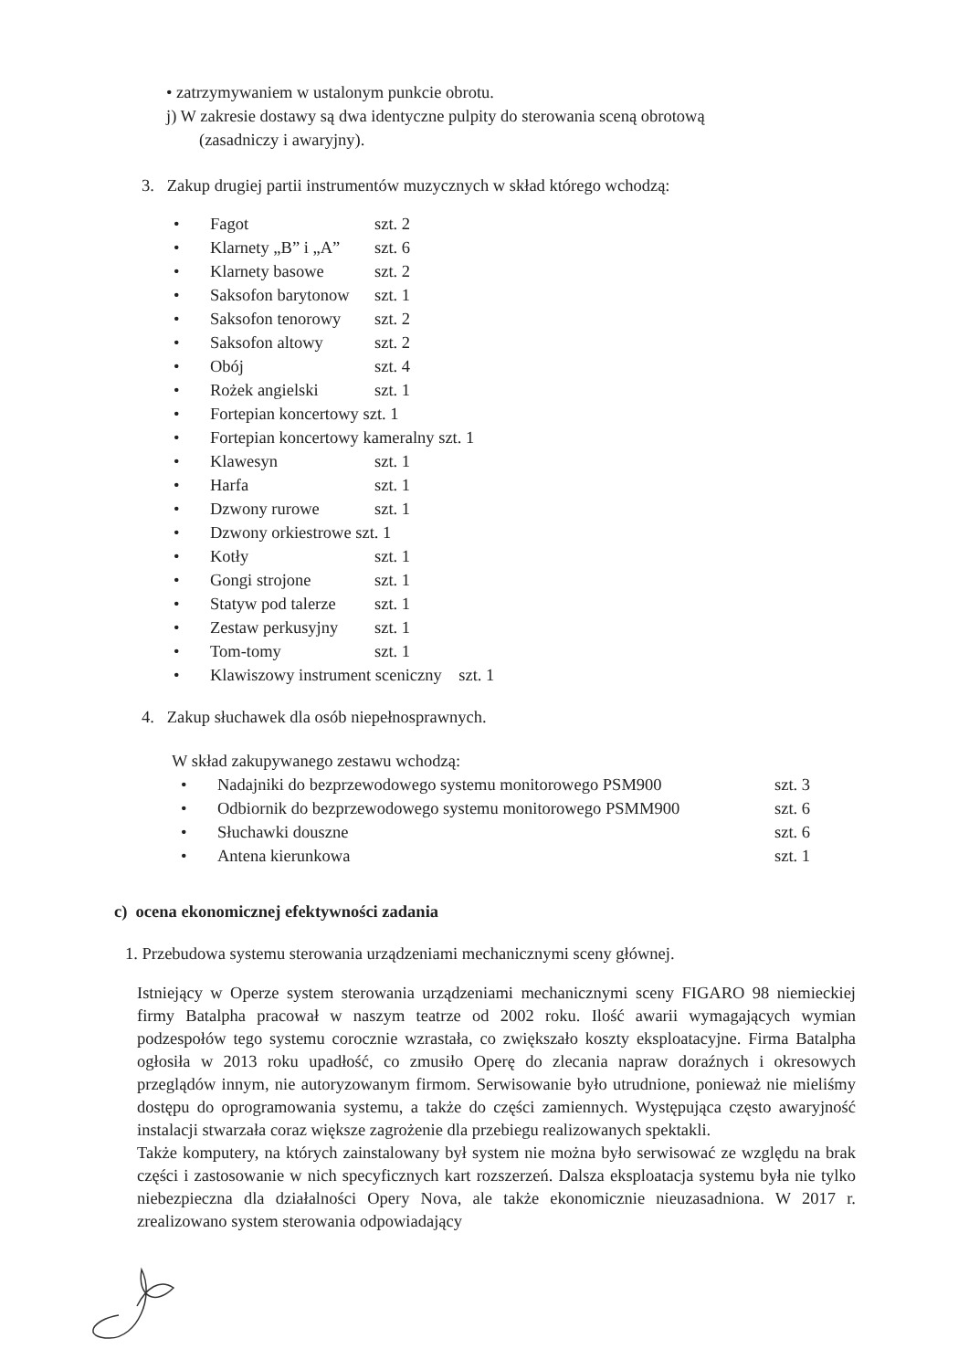• zatrzymywaniem w ustalonym punkcie obrotu.
j) W zakresie dostawy są dwa identyczne pulpity do sterowania sceną obrotową
(zasadniczy i awaryjny).
3. Zakup drugiej partii instrumentów muzycznych w skład którego wchodzą:
• Fagot szt. 2
• Klarnety „B” i „A” szt. 6
• Klarnety basowe szt. 2
• Saksofon barytonow szt. 1
• Saksofon tenorowy szt. 2
• Saksofon altowy szt. 2
• Obój szt. 4
• Rożek angielski szt. 1
• Fortepian koncertowy szt. 1
• Fortepian koncertowy kameralny szt. 1
• Klawesyn szt. 1
• Harfa szt. 1
• Dzwony rurowe szt. 1
• Dzwony orkiestrowe szt. 1
• Kotły szt. 1
• Gongi strojone szt. 1
• Statyw pod talerze szt. 1
• Zestaw perkusyjny szt. 1
• Tom-tomy szt. 1
• Klawiszowy instrument sceniczny szt. 1
4. Zakup słuchawek dla osób niepełnosprawnych.
W skład zakupywanego zestawu wchodzą:
• Nadajniki do bezprzewodowego systemu monitorowego PSM900 szt. 3
• Odbiornik do bezprzewodowego systemu monitorowego PSMM900 szt. 6
• Słuchawki douszne szt. 6
• Antena kierunkowa szt. 1
c) ocena ekonomicznej efektywności zadania
1. Przebudowa systemu sterowania urządzeniami mechanicznymi sceny głównej.
Istniejący w Operze system sterowania urządzeniami mechanicznymi sceny FIGARO 98 niemieckiej firmy Batalpha pracował w naszym teatrze od 2002 roku. Ilość awarii wymagających wymian podzespołów tego systemu corocznie wzrastała, co zwiększało koszty eksploatacyjne. Firma Batalpha ogłosiła w 2013 roku upadłość, co zmusiło Operę do zlecania napraw doraźnych i okresowych przeglądów innym, nie autoryzowanym firmom. Serwisowanie było utrudnione, ponieważ nie mieliśmy dostępu do oprogramowania systemu, a także do części zamiennych. Występująca często awaryjność instalacji stwarzała coraz większe zagrożenie dla przebiegu realizowanych spektakli.
Także komputery, na których zainstalowany był system nie można było serwisować ze względu na brak części i zastosowanie w nich specyficznych kart rozszerzeń. Dalsza eksploatacja systemu była nie tylko niebezpieczna dla działalności Opery Nova, ale także ekonomicznie nieuzasadniona. W 2017 r. zrealizowano system sterowania odpowiadający